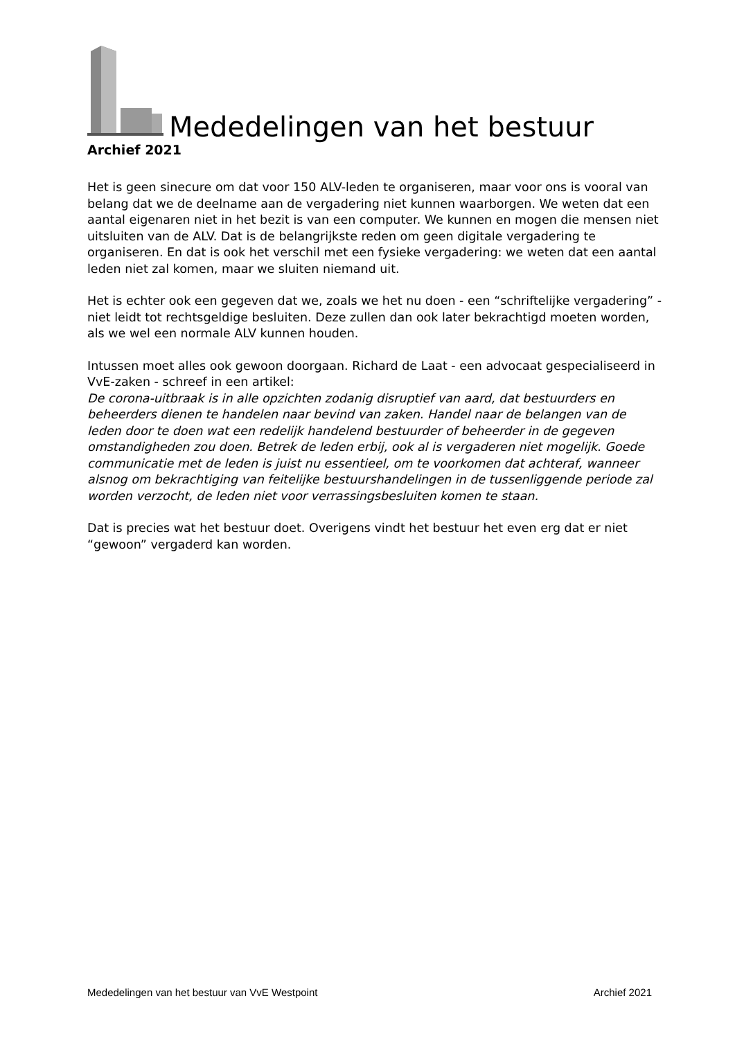Mededelingen van het bestuur
Archief 2021
Het is geen sinecure om dat voor 150 ALV-leden te organiseren, maar voor ons is vooral van belang dat we de deelname aan de vergadering niet kunnen waarborgen. We weten dat een aantal eigenaren niet in het bezit is van een computer. We kunnen en mogen die mensen niet uitsluiten van de ALV. Dat is de belangrijkste reden om geen digitale vergadering te organiseren. En dat is ook het verschil met een fysieke vergadering: we weten dat een aantal leden niet zal komen, maar we sluiten niemand uit.
Het is echter ook een gegeven dat we, zoals we het nu doen - een “schriftelijke vergadering” - niet leidt tot rechtsgeldige besluiten. Deze zullen dan ook later bekrachtigd moeten worden, als we wel een normale ALV kunnen houden.
Intussen moet alles ook gewoon doorgaan. Richard de Laat - een advocaat gespecialiseerd in VvE-zaken - schreef in een artikel:
De corona-uitbraak is in alle opzichten zodanig disruptief van aard, dat bestuurders en beheerders dienen te handelen naar bevind van zaken. Handel naar de belangen van de leden door te doen wat een redelijk handelend bestuurder of beheerder in de gegeven omstandigheden zou doen. Betrek de leden erbij, ook al is vergaderen niet mogelijk. Goede communicatie met de leden is juist nu essentieel, om te voorkomen dat achteraf, wanneer alsnog om bekrachtiging van feitelijke bestuurshandelingen in de tussenliggende periode zal worden verzocht, de leden niet voor verrassingsbesluiten komen te staan.
Dat is precies wat het bestuur doet. Overigens vindt het bestuur het even erg dat er niet “gewoon” vergaderd kan worden.
Mededelingen van het bestuur van VvE Westpoint Archief 2021